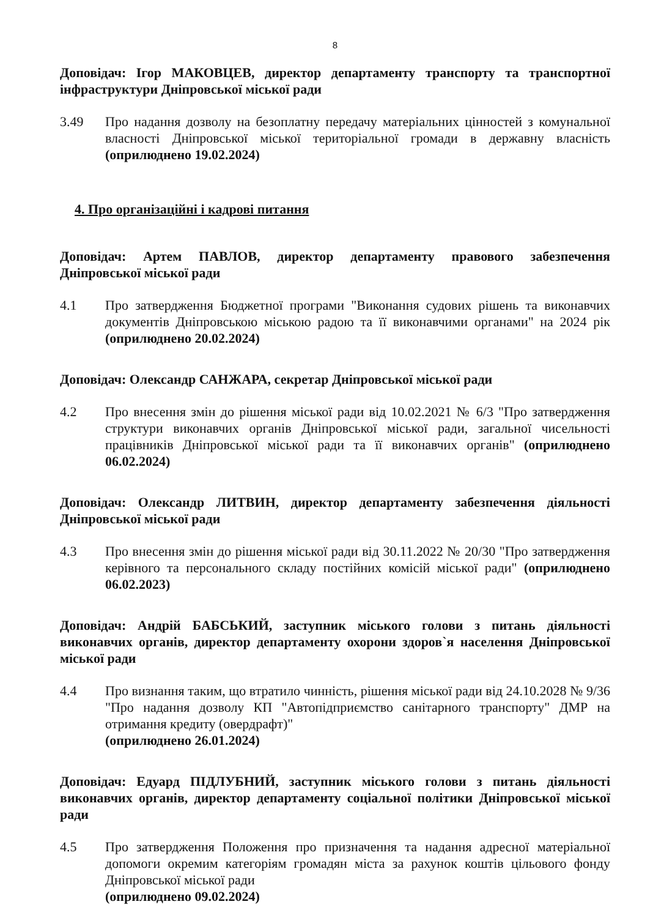8
Доповідач: Ігор МАКОВЦЕВ, директор департаменту транспорту та транспортної інфраструктури Дніпровської міської ради
3.49 Про надання дозволу на безоплатну передачу матеріальних цінностей з комунальної власності Дніпровської міської територіальної громади в державну власність (оприлюднено 19.02.2024)
4. Про організаційні і кадрові питання
Доповідач: Артем ПАВЛОВ, директор департаменту правового забезпечення Дніпровської міської ради
4.1 Про затвердження Бюджетної програми "Виконання судових рішень та виконавчих документів Дніпровською міською радою та її виконавчими органами" на 2024 рік (оприлюднено 20.02.2024)
Доповідач: Олександр САНЖАРА, секретар Дніпровської міської ради
4.2 Про внесення змін до рішення міської ради від 10.02.2021 № 6/3 "Про затвердження структури виконавчих органів Дніпровської міської ради, загальної чисельності працівників Дніпровської міської ради та її виконавчих органів" (оприлюднено 06.02.2024)
Доповідач: Олександр ЛИТВИН, директор департаменту забезпечення діяльності Дніпровської міської ради
4.3 Про внесення змін до рішення міської ради від 30.11.2022 № 20/30 "Про затвердження керівного та персонального складу постійних комісій міської ради" (оприлюднено 06.02.2023)
Доповідач: Андрій БАБСЬКИЙ, заступник міського голови з питань діяльності виконавчих органів, директор департаменту охорони здоров`я населення Дніпровської міської ради
4.4 Про визнання таким, що втратило чинність, рішення міської ради від 24.10.2028 № 9/36 "Про надання дозволу КП "Автопідприємство санітарного транспорту" ДМР на отримання кредиту (овердрафт)"
(оприлюднено 26.01.2024)
Доповідач: Едуард ПІДЛУБНИЙ, заступник міського голови з питань діяльності виконавчих органів, директор департаменту соціальної політики Дніпровської міської ради
4.5 Про затвердження Положення про призначення та надання адресної матеріальної допомоги окремим категоріям громадян міста за рахунок коштів цільового фонду Дніпровської міської ради
(оприлюднено 09.02.2024)